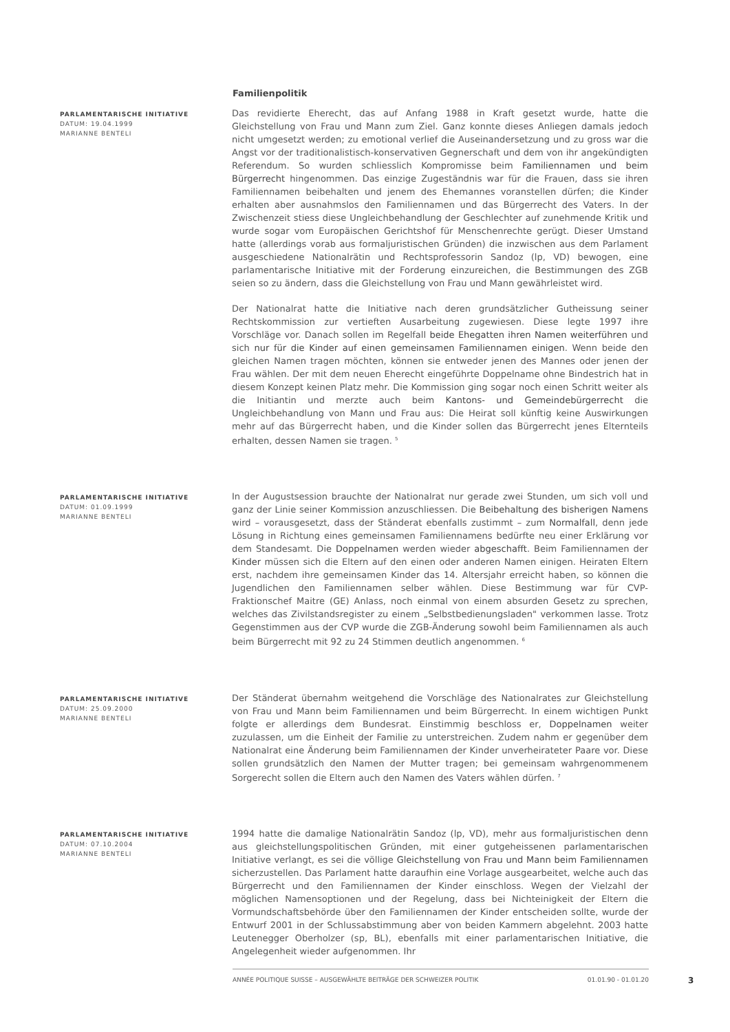Familienpolitik
PARLAMENTARISCHE INITIATIVE
DATUM: 19.04.1999
MARIANNE BENTELI
Das revidierte Eherecht, das auf Anfang 1988 in Kraft gesetzt wurde, hatte die Gleichstellung von Frau und Mann zum Ziel. Ganz konnte dieses Anliegen damals jedoch nicht umgesetzt werden; zu emotional verlief die Auseinandersetzung und zu gross war die Angst vor der traditionalistisch-konservativen Gegnerschaft und dem von ihr angekündigten Referendum. So wurden schliesslich Kompromisse beim Familiennamen und beim Bürgerrecht hingenommen. Das einzige Zugeständnis war für die Frauen, dass sie ihren Familiennamen beibehalten und jenem des Ehemannes voranstellen dürfen; die Kinder erhalten aber ausnahmslos den Familiennamen und das Bürgerrecht des Vaters. In der Zwischenzeit stiess diese Ungleichbehandlung der Geschlechter auf zunehmende Kritik und wurde sogar vom Europäischen Gerichtshof für Menschenrechte gerügt. Dieser Umstand hatte (allerdings vorab aus formaljuristischen Gründen) die inzwischen aus dem Parlament ausgeschiedene Nationalrätin und Rechtsprofessorin Sandoz (lp, VD) bewogen, eine parlamentarische Initiative mit der Forderung einzureichen, die Bestimmungen des ZGB seien so zu ändern, dass die Gleichstellung von Frau und Mann gewährleistet wird.
Der Nationalrat hatte die Initiative nach deren grundsätzlicher Gutheissung seiner Rechtskommission zur vertieften Ausarbeitung zugewiesen. Diese legte 1997 ihre Vorschläge vor. Danach sollen im Regelfall beide Ehegatten ihren Namen weiterführen und sich nur für die Kinder auf einen gemeinsamen Familiennamen einigen. Wenn beide den gleichen Namen tragen möchten, können sie entweder jenen des Mannes oder jenen der Frau wählen. Der mit dem neuen Eherecht eingeführte Doppelname ohne Bindestrich hat in diesem Konzept keinen Platz mehr. Die Kommission ging sogar noch einen Schritt weiter als die Initiantin und merzte auch beim Kantons- und Gemeindebürgerrecht die Ungleichbehandlung von Mann und Frau aus: Die Heirat soll künftig keine Auswirkungen mehr auf das Bürgerrecht haben, und die Kinder sollen das Bürgerrecht jenes Elternteils erhalten, dessen Namen sie tragen. <sup>5</sup>
PARLAMENTARISCHE INITIATIVE
DATUM: 01.09.1999
MARIANNE BENTELI
In der Augustsession brauchte der Nationalrat nur gerade zwei Stunden, um sich voll und ganz der Linie seiner Kommission anzuschliessen. Die Beibehaltung des bisherigen Namens wird – vorausgesetzt, dass der Ständerat ebenfalls zustimmt – zum Normalfall, denn jede Lösung in Richtung eines gemeinsamen Familiennamens bedürfte neu einer Erklärung vor dem Standesamt. Die Doppelnamen werden wieder abgeschafft. Beim Familiennamen der Kinder müssen sich die Eltern auf den einen oder anderen Namen einigen. Heiraten Eltern erst, nachdem ihre gemeinsamen Kinder das 14. Altersjahr erreicht haben, so können die Jugendlichen den Familiennamen selber wählen. Diese Bestimmung war für CVP-Fraktionschef Maitre (GE) Anlass, noch einmal von einem absurden Gesetz zu sprechen, welches das Zivilstandsregister zu einem „Selbstbedienungsladen" verkommen lasse. Trotz Gegenstimmen aus der CVP wurde die ZGB-Änderung sowohl beim Familiennamen als auch beim Bürgerrecht mit 92 zu 24 Stimmen deutlich angenommen. <sup>6</sup>
PARLAMENTARISCHE INITIATIVE
DATUM: 25.09.2000
MARIANNE BENTELI
Der Ständerat übernahm weitgehend die Vorschläge des Nationalrates zur Gleichstellung von Frau und Mann beim Familiennamen und beim Bürgerrecht. In einem wichtigen Punkt folgte er allerdings dem Bundesrat. Einstimmig beschloss er, Doppelnamen weiter zuzulassen, um die Einheit der Familie zu unterstreichen. Zudem nahm er gegenüber dem Nationalrat eine Änderung beim Familiennamen der Kinder unverheirateter Paare vor. Diese sollen grundsätzlich den Namen der Mutter tragen; bei gemeinsam wahrgenommenem Sorgerecht sollen die Eltern auch den Namen des Vaters wählen dürfen. <sup>7</sup>
PARLAMENTARISCHE INITIATIVE
DATUM: 07.10.2004
MARIANNE BENTELI
1994 hatte die damalige Nationalrätin Sandoz (lp, VD), mehr aus formaljuristischen denn aus gleichstellungspolitischen Gründen, mit einer gutgeheissenen parlamentarischen Initiative verlangt, es sei die völlige Gleichstellung von Frau und Mann beim Familiennamen sicherzustellen. Das Parlament hatte daraufhin eine Vorlage ausgearbeitet, welche auch das Bürgerrecht und den Familiennamen der Kinder einschloss. Wegen der Vielzahl der möglichen Namensoptionen und der Regelung, dass bei Nichteinigkeit der Eltern die Vormundschaftsbehörde über den Familiennamen der Kinder entscheiden sollte, wurde der Entwurf 2001 in der Schlussabstimmung aber von beiden Kammern abgelehnt. 2003 hatte Leutenegger Oberholzer (sp, BL), ebenfalls mit einer parlamentarischen Initiative, die Angelegenheit wieder aufgenommen. Ihr
ANNÉE POLITIQUE SUISSE – AUSGEWÄHLTE BEITRÄGE DER SCHWEIZER POLITIK 01.01.90 - 01.01.20
3